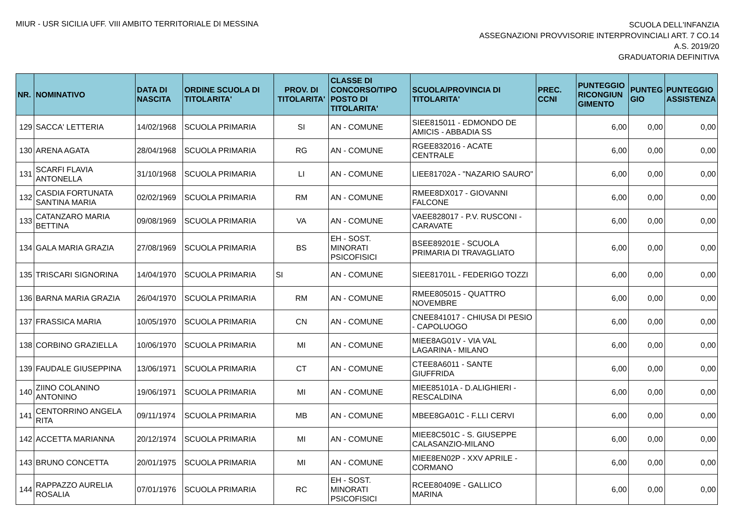MIUR - USR SICILIA UFF. VIII AMBITO TERRITORIALE DI MESSINA
SCUOLA DELL'INFANZIA
ASSEGNAZIONI PROVVISORIE INTERPROVINCIALI ART. 7 CO.14
A.S. 2019/20
GRADUATORIA DEFINITIVA
| NR. | NOMINATIVO | DATA DI NASCITA | ORDINE SCUOLA DI TITOLARITA' | PROV. DI TITOLARITA' | CLASSE DI CONCORSO/TIPO POSTO DI TITOLARITA' | SCUOLA/PROVINCIA DI TITOLARITA' | PREC. CCNI | PUNTEGGIO RICONGIUN GIMENTO | PUNTEG GIO | PUNTEGGIO ASSISTENZA |
| --- | --- | --- | --- | --- | --- | --- | --- | --- | --- | --- |
| 129 | SACCA' LETTERIA | 14/02/1968 | SCUOLA PRIMARIA | SI | AN - COMUNE | SIEE815011 - EDMONDO DE AMICIS - ABBADIA SS | | 6,00 | 0,00 | 0,00 |
| 130 | ARENA AGATA | 28/04/1968 | SCUOLA PRIMARIA | RG | AN - COMUNE | RGEE832016 - ACATE CENTRALE | | 6,00 | 0,00 | 0,00 |
| 131 | SCARFI FLAVIA ANTONELLA | 31/10/1968 | SCUOLA PRIMARIA | LI | AN - COMUNE | LIEE81702A - "NAZARIO SAURO" | | 6,00 | 0,00 | 0,00 |
| 132 | CASDIA FORTUNATA SANTINA MARIA | 02/02/1969 | SCUOLA PRIMARIA | RM | AN - COMUNE | RMEE8DX017 - GIOVANNI FALCONE | | 6,00 | 0,00 | 0,00 |
| 133 | CATANZARO MARIA BETTINA | 09/08/1969 | SCUOLA PRIMARIA | VA | AN - COMUNE | VAEE828017 - P.V. RUSCONI - CARAVATE | | 6,00 | 0,00 | 0,00 |
| 134 | GALA MARIA GRAZIA | 27/08/1969 | SCUOLA PRIMARIA | BS | EH - SOST. MINORATI PSICOFISICI | BSEE89201E - SCUOLA PRIMARIA DI TRAVAGLIATO | | 6,00 | 0,00 | 0,00 |
| 135 | TRISCARI SIGNORINA | 14/04/1970 | SCUOLA PRIMARIA | SI | AN - COMUNE | SIEE81701L - FEDERIGO TOZZI | | 6,00 | 0,00 | 0,00 |
| 136 | BARNA MARIA GRAZIA | 26/04/1970 | SCUOLA PRIMARIA | RM | AN - COMUNE | RMEE805015 - QUATTRO NOVEMBRE | | 6,00 | 0,00 | 0,00 |
| 137 | FRASSICA MARIA | 10/05/1970 | SCUOLA PRIMARIA | CN | AN - COMUNE | CNEE841017 - CHIUSA DI PESIO - CAPOLUOGO | | 6,00 | 0,00 | 0,00 |
| 138 | CORBINO GRAZIELLA | 10/06/1970 | SCUOLA PRIMARIA | MI | AN - COMUNE | MIEE8AG01V - VIA VAL LAGARINA - MILANO | | 6,00 | 0,00 | 0,00 |
| 139 | FAUDALE GIUSEPPINA | 13/06/1971 | SCUOLA PRIMARIA | CT | AN - COMUNE | CTEE8A6011 - SANTE GIUFFRIDA | | 6,00 | 0,00 | 0,00 |
| 140 | ZIINO COLANINO ANTONINO | 19/06/1971 | SCUOLA PRIMARIA | MI | AN - COMUNE | MIEE85101A - D.ALIGHIERI - RESCALDINA | | 6,00 | 0,00 | 0,00 |
| 141 | CENTORRINO ANGELA RITA | 09/11/1974 | SCUOLA PRIMARIA | MB | AN - COMUNE | MBEE8GA01C - F.LLI CERVI | | 6,00 | 0,00 | 0,00 |
| 142 | ACCETTA MARIANNA | 20/12/1974 | SCUOLA PRIMARIA | MI | AN - COMUNE | MIEE8C501C - S. GIUSEPPE CALASANZIO-MILANO | | 6,00 | 0,00 | 0,00 |
| 143 | BRUNO CONCETTA | 20/01/1975 | SCUOLA PRIMARIA | MI | AN - COMUNE | MIEE8EN02P - XXV APRILE - CORMANO | | 6,00 | 0,00 | 0,00 |
| 144 | RAPPAZZO AURELIA ROSALIA | 07/01/1976 | SCUOLA PRIMARIA | RC | EH - SOST. MINORATI PSICOFISICI | RCEE80409E - GALLICO MARINA | | 6,00 | 0,00 | 0,00 |